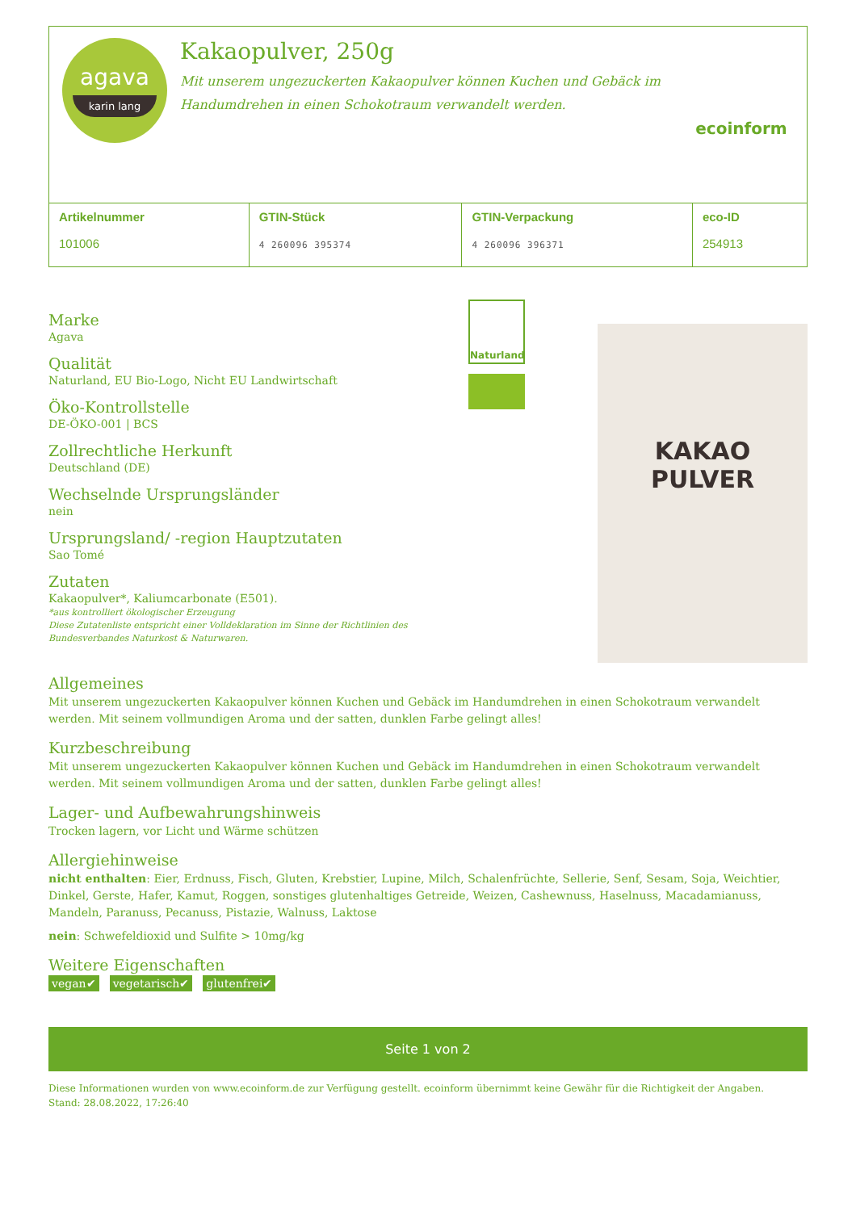agava
karin lang
Kakaopulver, 250g
Mit unserem ungezuckerten Kakaopulver können Kuchen und Gebäck im Handumdrehen in einen Schokotraum verwandelt werden.
ecoinform
| Artikelnummer 101006 | GTIN-Stück 4 260096 395374 | GTIN-Verpackung 4 260096 396371 | eco-ID 254913 |
Marke
Agava
Qualität
Naturland, EU Bio-Logo, Nicht EU Landwirtschaft
Öko-Kontrollstelle
DE-ÖKO-001 | BCS
Zollrechtliche Herkunft
Deutschland (DE)
Wechselnde Ursprungsländer
nein
Ursprungsland/ -region Hauptzutaten
Sao Tomé
Zutaten
Kakaopulver*, Kaliumcarbonate (E501).
*aus kontrolliert ökologischer Erzeugung
Diese Zutatenliste entspricht einer Volldeklaration im Sinne der Richtlinien des Bundesverbandes Naturkost & Naturwaren.
Naturland
KAKAO
PULVER
Allgemeines
Mit unserem ungezuckerten Kakaopulver können Kuchen und Gebäck im Handumdrehen in einen Schokotraum verwandelt werden. Mit seinem vollmundigen Aroma und der satten, dunklen Farbe gelingt alles!
Kurzbeschreibung
Mit unserem ungezuckerten Kakaopulver können Kuchen und Gebäck im Handumdrehen in einen Schokotraum verwandelt werden. Mit seinem vollmundigen Aroma und der satten, dunklen Farbe gelingt alles!
Lager- und Aufbewahrungshinweis
Trocken lagern, vor Licht und Wärme schützen
Allergiehinweise
nicht enthalten: Eier, Erdnuss, Fisch, Gluten, Krebstier, Lupine, Milch, Schalenfrüchte, Sellerie, Senf, Sesam, Soja, Weichtier, Dinkel, Gerste, Hafer, Kamut, Roggen, sonstiges glutenhaltiges Getreide, Weizen, Cashewnuss, Haselnuss, Macadamianuss, Mandeln, Paranuss, Pecanuss, Pistazie, Walnuss, Laktose
nein: Schwefeldioxid und Sulfite > 10mg/kg
Weitere Eigenschaften
vegan✔ vegetarisch✔ glutenfrei✔
Seite 1 von 2
Diese Informationen wurden von www.ecoinform.de zur Verfügung gestellt. ecoinform übernimmt keine Gewähr für die Richtigkeit der Angaben.
Stand: 28.08.2022, 17:26:40